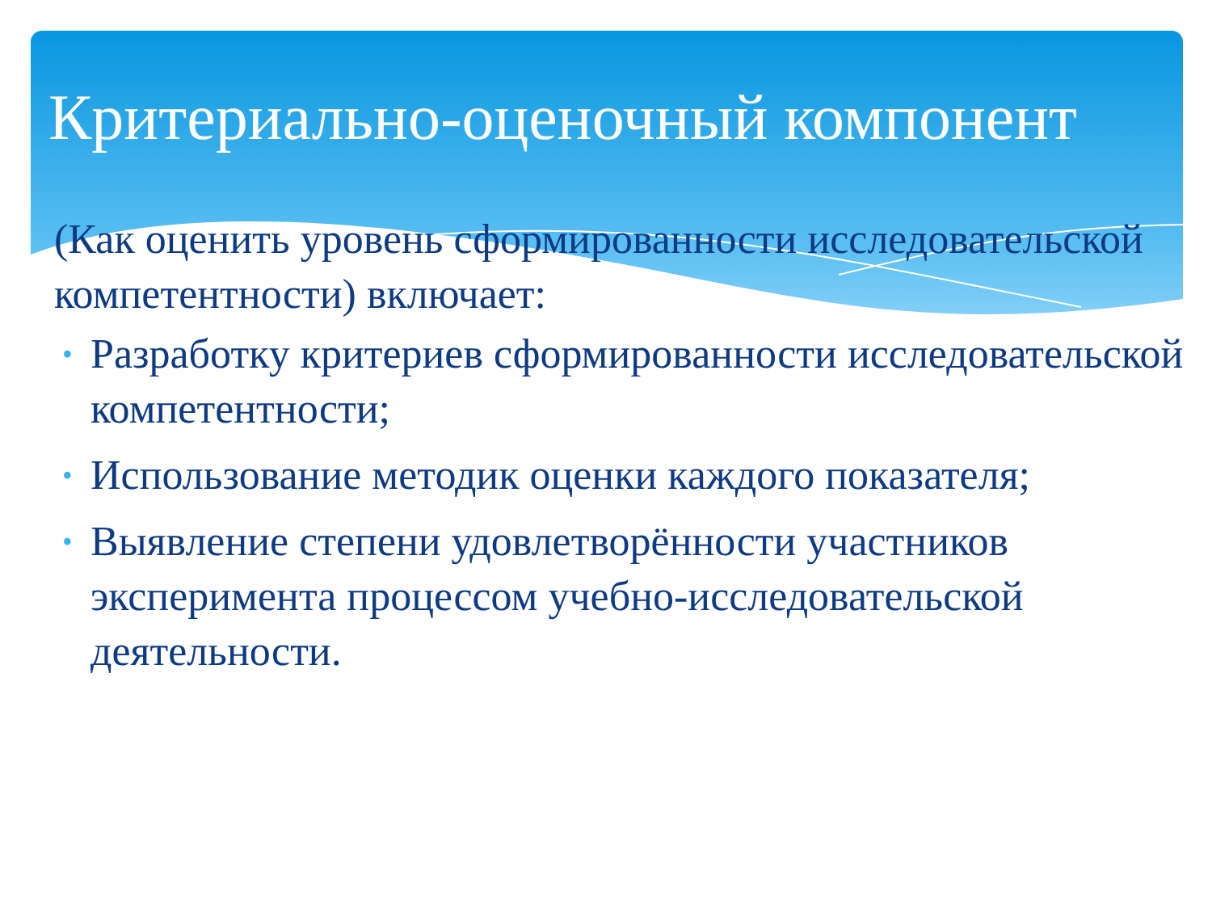Критериально-оценочный компонент
(Как оценить уровень сформированности исследовательской компетентности) включает:
• Разработку критериев сформированности исследовательской компетентности;
• Использование методик оценки каждого показателя;
• Выявление степени удовлетворённости участников эксперимента процессом учебно-исследовательской деятельности.